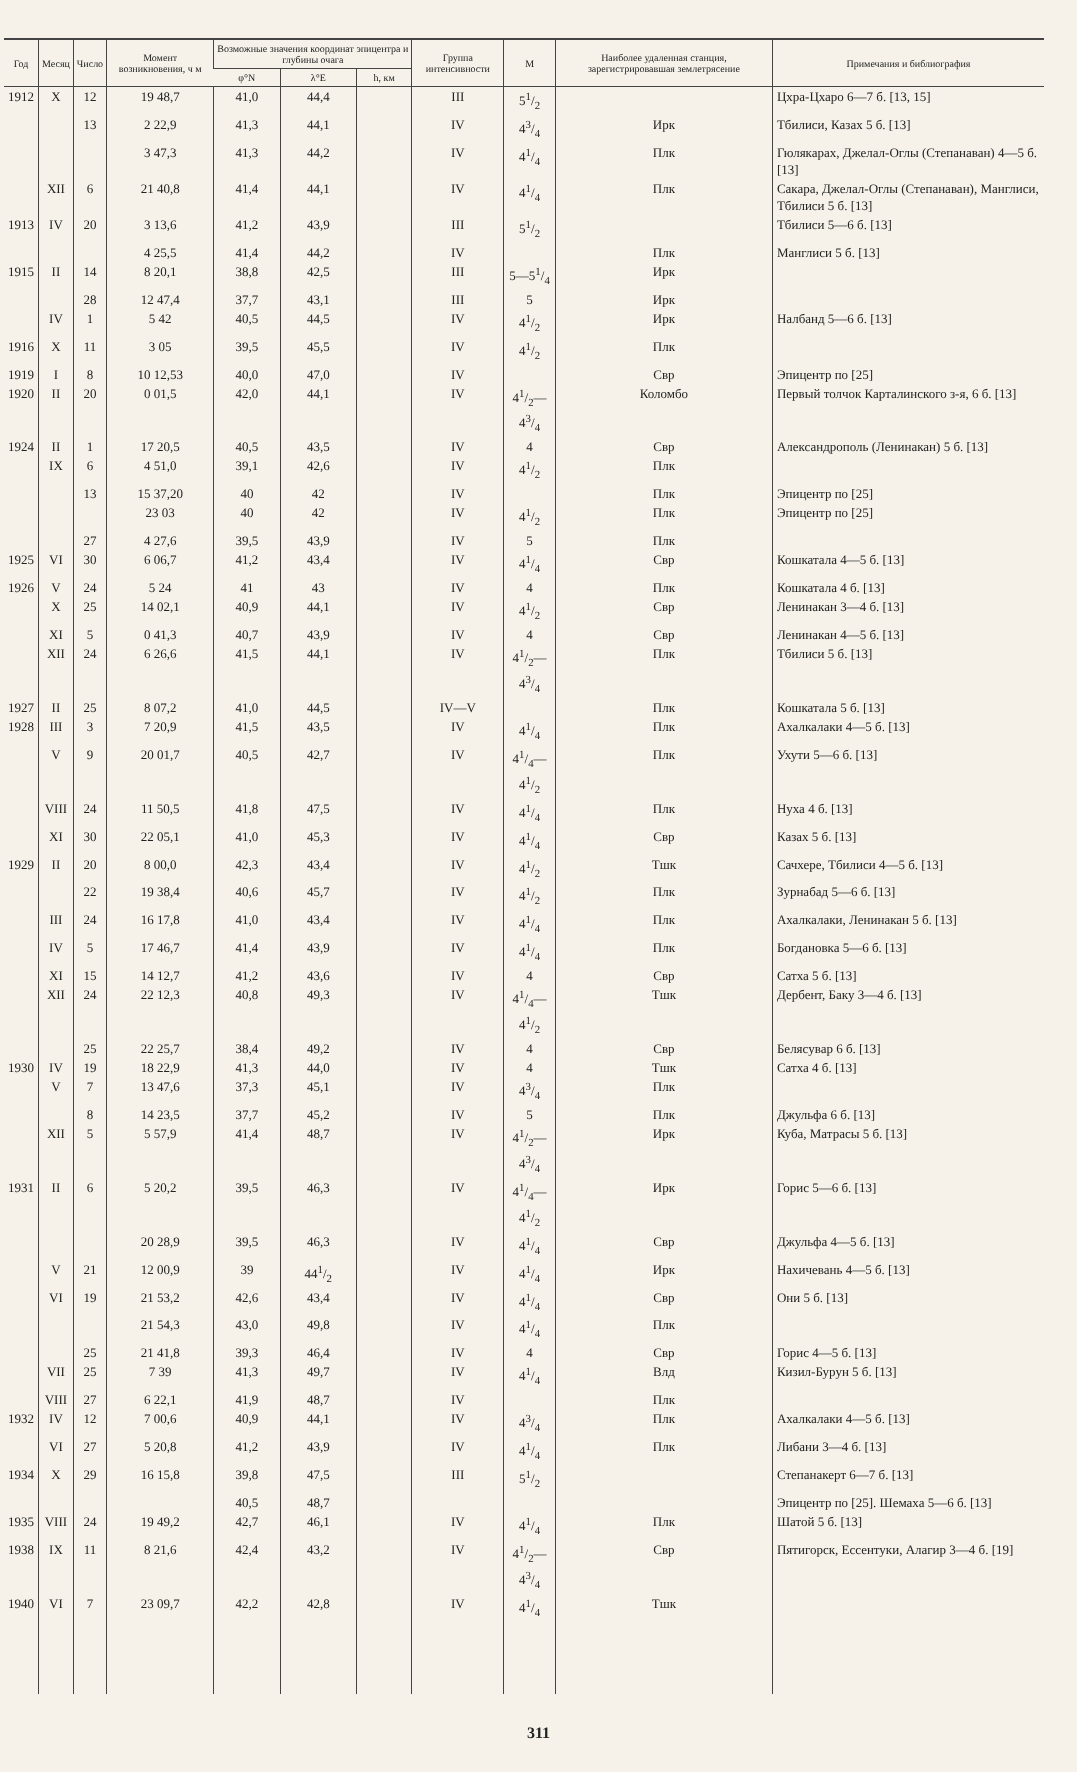| Год | Месяц | Число | Момент возникновения, ч м | Возможные значения координат эпицентра и глубины очага | | | Группа интенсивности | M | Наиболее удаленная станция, зарегистрировавшая землетрясение | Примечания и библиография |
| --- | --- | --- | --- | --- | --- | --- | --- | --- | --- | --- |
| | | | | φ°N | λ°E | h, км | | | | |
| 1912 | X | 12 | 19 48,7 | 41,0 | 44,4 | | III | 51/2 | | Цхра-Цхаро 6—7 б. [13, 15] |
| | | 13 | 2 22,9 | 41,3 | 44,1 | | IV | 43/4 | Ирк | Тбилиси, Казах 5 б. [13] |
| | | | 3 47,3 | 41,3 | 44,2 | | IV | 41/4 | Плк | Гюлякарах, Джелал-Оглы (Степанаван) 4—5 б. [13] |
| | XII | 6 | 21 40,8 | 41,4 | 44,1 | | IV | 41/4 | Плк | Сакара, Джелал-Оглы (Степанаван), Манглиси, Тбилиси 5 б. [13] |
| 1913 | IV | 20 | 3 13,6 | 41,2 | 43,9 | | III | 51/2 | | Тбилиси 5—6 б. [13] |
| | | | 4 25,5 | 41,4 | 44,2 | | IV | | Плк | Манглиси 5 б. [13] |
| 1915 | II | 14 | 8 20,1 | 38,8 | 42,5 | | III | 5—51/4 | Ирк | |
| | | 28 | 12 47,4 | 37,7 | 43,1 | | III | 5 | Ирк | |
| | IV | 1 | 5 42 | 40,5 | 44,5 | | IV | 41/2 | Ирк | Налбанд 5—6 б. [13] |
| 1916 | X | 11 | 3 05 | 39,5 | 45,5 | | IV | 41/2 | Плк | |
| 1919 | I | 8 | 10 12,53 | 40,0 | 47,0 | | IV | | Свр | Эпицентр по [25] |
| 1920 | II | 20 | 0 01,5 | 42,0 | 44,1 | | IV | 41/2—43/4 | Коломбо | Первый толчок Карталинского з-я, 6 б. [13] |
| 1924 | II | 1 | 17 20,5 | 40,5 | 43,5 | | IV | 4 | Свр | Александрополь (Ленинакан) 5 б. [13] |
| | IX | 6 | 4 51,0 | 39,1 | 42,6 | | IV | 41/2 | Плк | |
| | | 13 | 15 37,20 | 40 | 42 | | IV | | Плк | Эпицентр по [25] |
| | | | 23 03 | 40 | 42 | | IV | 41/2 | Плк | Эпицентр по [25] |
| | | 27 | 4 27,6 | 39,5 | 43,9 | | IV | 5 | Плк | |
| 1925 | VI | 30 | 6 06,7 | 41,2 | 43,4 | | IV | 41/4 | Свр | Кошкатала 4—5 б. [13] |
| 1926 | V | 24 | 5 24 | 41 | 43 | | IV | 4 | Плк | Кошкатала 4 б. [13] |
| | X | 25 | 14 02,1 | 40,9 | 44,1 | | IV | 41/2 | Свр | Ленинакан 3—4 б. [13] |
| | XI | 5 | 0 41,3 | 40,7 | 43,9 | | IV | 4 | Свр | Ленинакан 4—5 б. [13] |
| | XII | 24 | 6 26,6 | 41,5 | 44,1 | | IV | 41/2—43/4 | Плк | Тбилиси 5 б. [13] |
| 1927 | II | 25 | 8 07,2 | 41,0 | 44,5 | | IV—V | | Плк | Кошкатала 5 б. [13] |
| 1928 | III | 3 | 7 20,9 | 41,5 | 43,5 | | IV | 41/4 | Плк | Ахалкалаки 4—5 б. [13] |
| | V | 9 | 20 01,7 | 40,5 | 42,7 | | IV | 41/4—41/2 | Плк | Ухути 5—6 б. [13] |
| | VIII | 24 | 11 50,5 | 41,8 | 47,5 | | IV | 41/4 | Плк | Нуха 4 б. [13] |
| | XI | 30 | 22 05,1 | 41,0 | 45,3 | | IV | 41/4 | Свр | Казах 5 б. [13] |
| 1929 | II | 20 | 8 00,0 | 42,3 | 43,4 | | IV | 41/2 | Тшк | Сачхере, Тбилиси 4—5 б. [13] |
| | | 22 | 19 38,4 | 40,6 | 45,7 | | IV | 41/2 | Плк | Зурнабад 5—6 б. [13] |
| | III | 24 | 16 17,8 | 41,0 | 43,4 | | IV | 41/4 | Плк | Ахалкалаки, Ленинакан 5 б. [13] |
| | IV | 5 | 17 46,7 | 41,4 | 43,9 | | IV | 41/4 | Плк | Богдановка 5—6 б. [13] |
| | XI | 15 | 14 12,7 | 41,2 | 43,6 | | IV | 4 | Свр | Сатха 5 б. [13] |
| | XII | 24 | 22 12,3 | 40,8 | 49,3 | | IV | 41/4—41/2 | Тшк | Дербент, Баку 3—4 б. [13] |
| | | 25 | 22 25,7 | 38,4 | 49,2 | | IV | 4 | Свр | Белясувар 6 б. [13] |
| 1930 | IV | 19 | 18 22,9 | 41,3 | 44,0 | | IV | 4 | Тшк | Сатха 4 б. [13] |
| | V | 7 | 13 47,6 | 37,3 | 45,1 | | IV | 43/4 | Плк | |
| | | 8 | 14 23,5 | 37,7 | 45,2 | | IV | 5 | Плк | Джульфа 6 б. [13] |
| | XII | 5 | 5 57,9 | 41,4 | 48,7 | | IV | 41/2—43/4 | Ирк | Куба, Матрасы 5 б. [13] |
| 1931 | II | 6 | 5 20,2 | 39,5 | 46,3 | | IV | 41/4—41/2 | Ирк | Горис 5—6 б. [13] |
| | | | 20 28,9 | 39,5 | 46,3 | | IV | 41/4 | Свр | Джульфа 4—5 б. [13] |
| | V | 21 | 12 00,9 | 39 | 441/2 | | IV | 41/4 | Ирк | Нахичевань 4—5 б. [13] |
| | VI | 19 | 21 53,2 | 42,6 | 43,4 | | IV | 41/4 | Свр | Они 5 б. [13] |
| | | | 21 54,3 | 43,0 | 49,8 | | IV | 41/4 | Плк | |
| | | 25 | 21 41,8 | 39,3 | 46,4 | | IV | 4 | Свр | Горис 4—5 б. [13] |
| | VII | 25 | 7 39 | 41,3 | 49,7 | | IV | 41/4 | Влд | Кизил-Бурун 5 б. [13] |
| | VIII | 27 | 6 22,1 | 41,9 | 48,7 | | IV | | Плк | |
| 1932 | IV | 12 | 7 00,6 | 40,9 | 44,1 | | IV | 43/4 | Плк | Ахалкалаки 4—5 б. [13] |
| | VI | 27 | 5 20,8 | 41,2 | 43,9 | | IV | 41/4 | Плк | Либани 3—4 б. [13] |
| 1934 | X | 29 | 16 15,8 | 39,8 | 47,5 | | III | 51/2 | | Степанакерт 6—7 б. [13] |
| | | | | 40,5 | 48,7 | | | | | Эпицентр по [25]. Шемаха 5—6 б. [13] |
| 1935 | VIII | 24 | 19 49,2 | 42,7 | 46,1 | | IV | 41/4 | Плк | Шатой 5 б. [13] |
| 1938 | IX | 11 | 8 21,6 | 42,4 | 43,2 | | IV | 41/2—43/4 | Свр | Пятигорск, Ессентуки, Алагир 3—4 б. [19] |
| 1940 | VI | 7 | 23 09,7 | 42,2 | 42,8 | | IV | 41/4 | Тшк | |
311